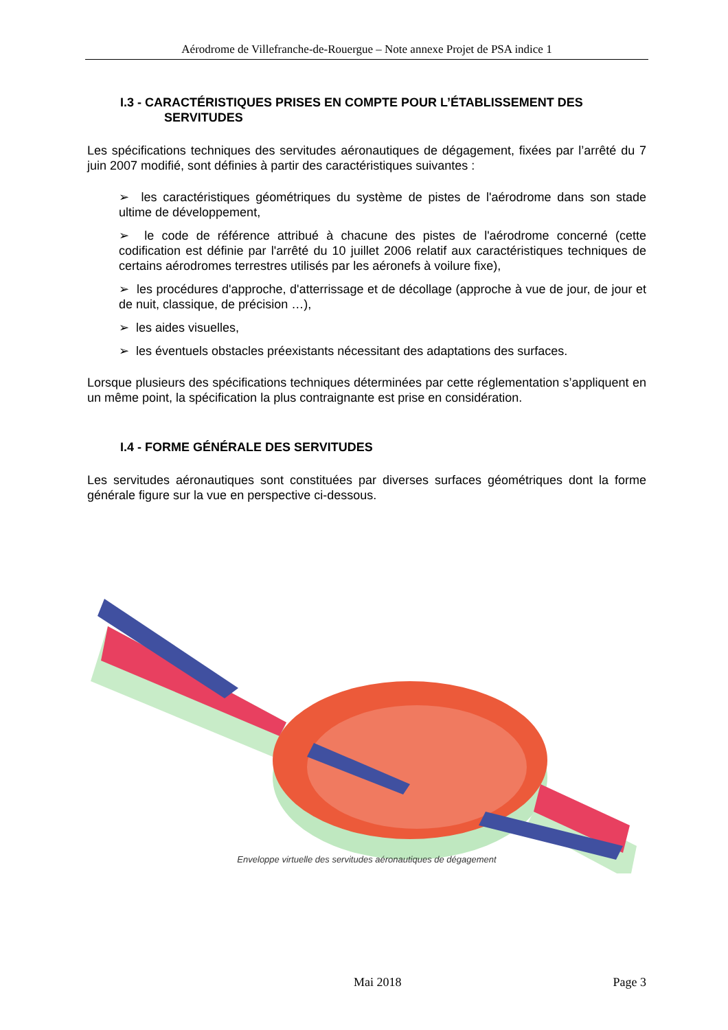Aérodrome de Villefranche-de-Rouergue – Note annexe Projet de PSA indice 1
I.3 - CARACTÉRISTIQUES PRISES EN COMPTE POUR L’ÉTABLISSEMENT DES
SERVITUDES
Les spécifications techniques des servitudes aéronautiques de dégagement, fixées par l’arrêté du 7 juin 2007 modifié, sont définies à partir des caractéristiques suivantes :
➢ les caractéristiques géométriques du système de pistes de l'aérodrome dans son stade ultime de développement,
➢ le code de référence attribué à chacune des pistes de l'aérodrome concerné (cette codification est définie par l'arrêté du 10 juillet 2006 relatif aux caractéristiques techniques de certains aérodromes terrestres utilisés par les aéronefs à voilure fixe),
➢ les procédures d'approche, d'atterrissage et de décollage (approche à vue de jour, de jour et de nuit, classique, de précision …),
➢ les aides visuelles,
➢ les éventuels obstacles préexistants nécessitant des adaptations des surfaces.
Lorsque plusieurs des spécifications techniques déterminées par cette réglementation s’appliquent en un même point, la spécification la plus contraignante est prise en considération.
I.4 - FORME GÉNÉRALE DES SERVITUDES
Les servitudes aéronautiques sont constituées par diverses surfaces géométriques dont la forme générale figure sur la vue en perspective ci-dessous.
Enveloppe virtuelle des servitudes aéronautiques de dégagement
Mai 2018 Page 3